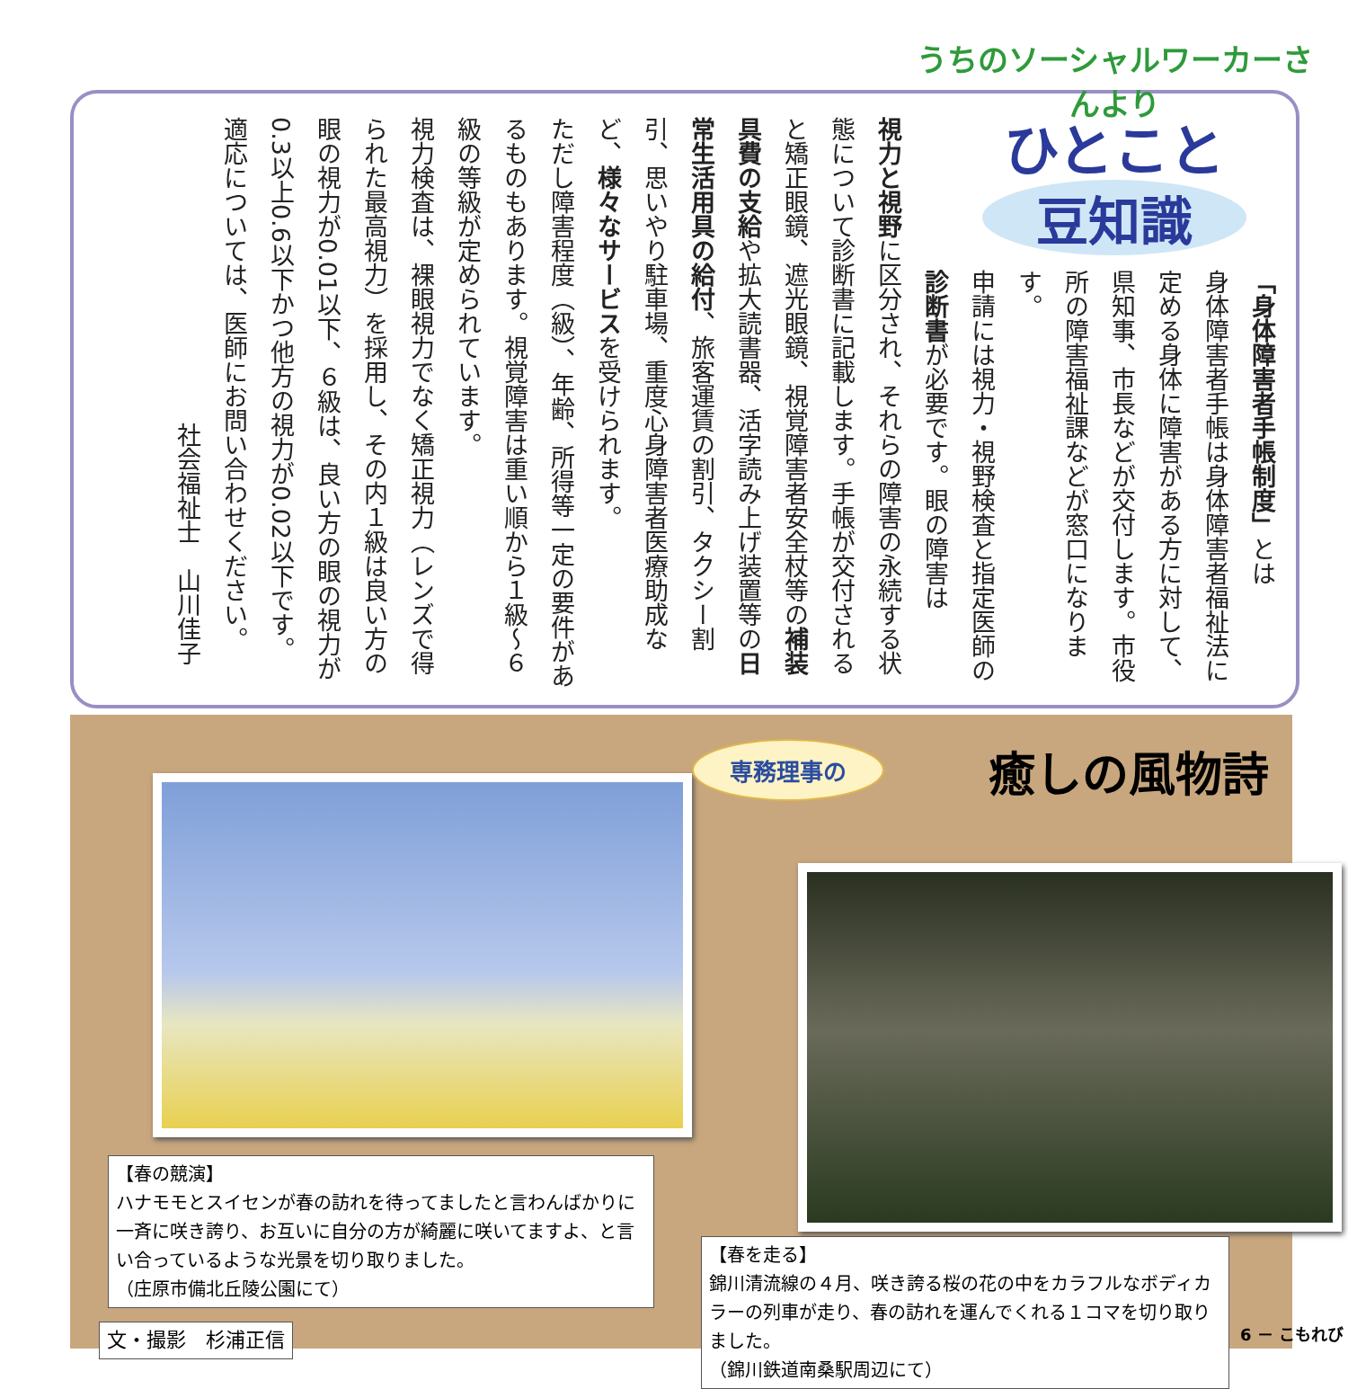うちのソーシャルワーカーさんより
ひとこと
豆知識
「身体障害者手帳制度」とは
身体障害者手帳は身体障害者福祉法に定める身体に障害がある方に対して、県知事、市長などが交付します。市役所の障害福祉課などが窓口になります。
申請には視力・視野検査と指定医師の診断書が必要です。眼の障害は
視力と視野に区分され、それらの障害の永続する状態について診断書に記載します。手帳が交付されると矯正眼鏡、遮光眼鏡、視覚障害者安全杖等の補装具費の支給や拡大読書器、活字読み上げ装置等の日常生活用具の給付、旅客運賃の割引、タクシー割引、思いやり駐車場、重度心身障害者医療助成など、様々なサービスを受けられます。
ただし障害程度（級）、年齢、所得等一定の要件があるものもあります。視覚障害は重い順から１級～６級の等級が定められています。
視力検査は、裸眼視力でなく矯正視力（レンズで得られた最高視力）を採用し、その内１級は良い方の眼の視力が0.01以下、６級は、良い方の眼の視力が0.3以上0.6以下かつ他方の視力が0.02以下です。
適応については、医師にお問い合わせください。
社会福祉士　山川佳子
専務理事の 癒しの風物詩
【春の競演】
ハナモモとスイセンが春の訪れを待ってましたと言わんばかりに一斉に咲き誇り、お互いに自分の方が綺麗に咲いてますよ、と言い合っているような光景を切り取りました。
（庄原市備北丘陵公園にて）
文・撮影　杉浦正信
【春を走る】
錦川清流線の４月、咲き誇る桜の花の中をカラフルなボディカラーの列車が走り、春の訪れを運んでくれる１コマを切り取りました。
（錦川鉄道南桑駅周辺にて）
6 － こもれび